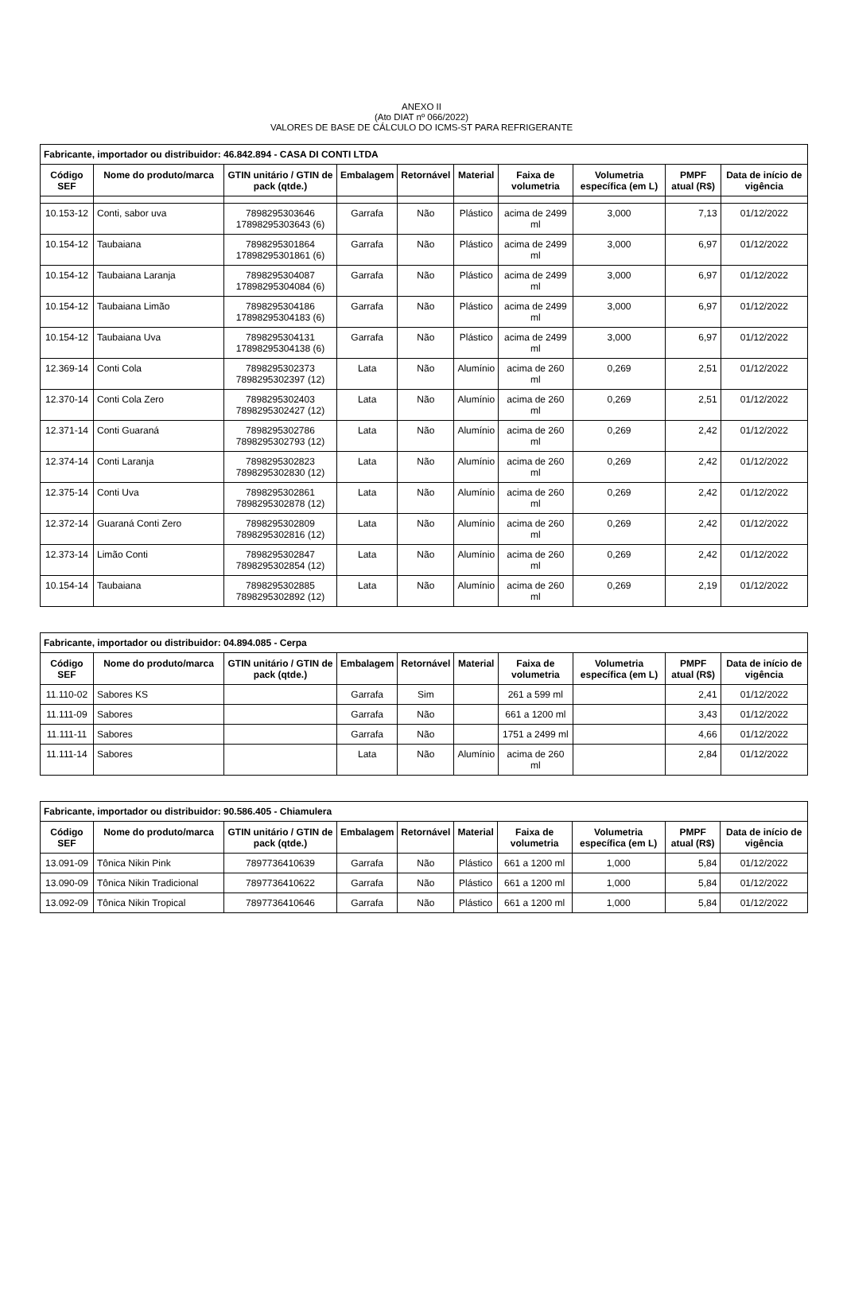ANEXO II
(Ato DIAT nº 066/2022)
VALORES DE BASE DE CÁLCULO DO ICMS-ST PARA REFRIGERANTE
| Fabricante, importador ou distribuidor: 46.842.894 - CASA DI CONTI LTDA | | | | | | | | | |
| Código SEF | Nome do produto/marca | GTIN unitário / GTIN de pack (qtde.) | Embalagem | Retornável | Material | Faixa de volumetria | Volumetria específica (em L) | PMPF atual (R$) | Data de início de vigência |
| 10.153-12 | Conti, sabor uva | 7898295303646 17898295303643 (6) | Garrafa | Não | Plástico | acima de 2499 ml | 3,000 | 7,13 | 01/12/2022 |
| 10.154-12 | Taubaiana | 7898295301864 17898295301861 (6) | Garrafa | Não | Plástico | acima de 2499 ml | 3,000 | 6,97 | 01/12/2022 |
| 10.154-12 | Taubaiana Laranja | 7898295304087 17898295304084 (6) | Garrafa | Não | Plástico | acima de 2499 ml | 3,000 | 6,97 | 01/12/2022 |
| 10.154-12 | Taubaiana Limão | 7898295304186 17898295304183 (6) | Garrafa | Não | Plástico | acima de 2499 ml | 3,000 | 6,97 | 01/12/2022 |
| 10.154-12 | Taubaiana Uva | 7898295304131 17898295304138 (6) | Garrafa | Não | Plástico | acima de 2499 ml | 3,000 | 6,97 | 01/12/2022 |
| 12.369-14 | Conti Cola | 7898295302373 7898295302397 (12) | Lata | Não | Alumínio | acima de 260 ml | 0,269 | 2,51 | 01/12/2022 |
| 12.370-14 | Conti Cola Zero | 7898295302403 7898295302427 (12) | Lata | Não | Alumínio | acima de 260 ml | 0,269 | 2,51 | 01/12/2022 |
| 12.371-14 | Conti Guaraná | 7898295302786 7898295302793 (12) | Lata | Não | Alumínio | acima de 260 ml | 0,269 | 2,42 | 01/12/2022 |
| 12.374-14 | Conti Laranja | 7898295302823 7898295302830 (12) | Lata | Não | Alumínio | acima de 260 ml | 0,269 | 2,42 | 01/12/2022 |
| 12.375-14 | Conti Uva | 7898295302861 7898295302878 (12) | Lata | Não | Alumínio | acima de 260 ml | 0,269 | 2,42 | 01/12/2022 |
| 12.372-14 | Guaraná Conti Zero | 7898295302809 7898295302816 (12) | Lata | Não | Alumínio | acima de 260 ml | 0,269 | 2,42 | 01/12/2022 |
| 12.373-14 | Limão Conti | 7898295302847 7898295302854 (12) | Lata | Não | Alumínio | acima de 260 ml | 0,269 | 2,42 | 01/12/2022 |
| 10.154-14 | Taubaiana | 7898295302885 7898295302892 (12) | Lata | Não | Alumínio | acima de 260 ml | 0,269 | 2,19 | 01/12/2022 |
| Fabricante, importador ou distribuidor: 04.894.085 - Cerpa | | | | | | | | | |
| Código SEF | Nome do produto/marca | GTIN unitário / GTIN de pack (qtde.) | Embalagem | Retornável | Material | Faixa de volumetria | Volumetria específica (em L) | PMPF atual (R$) | Data de início de vigência |
| 11.110-02 | Sabores KS | | Garrafa | Sim | | 261 a 599 ml | | 2,41 | 01/12/2022 |
| 11.111-09 | Sabores | | Garrafa | Não | | 661 a 1200 ml | | 3,43 | 01/12/2022 |
| 11.111-11 | Sabores | | Garrafa | Não | | 1751 a 2499 ml | | 4,66 | 01/12/2022 |
| 11.111-14 | Sabores | | Lata | Não | Alumínio | acima de 260 ml | | 2,84 | 01/12/2022 |
| Fabricante, importador ou distribuidor: 90.586.405 - Chiamulera | | | | | | | | | |
| Código SEF | Nome do produto/marca | GTIN unitário / GTIN de pack (qtde.) | Embalagem | Retornável | Material | Faixa de volumetria | Volumetria específica (em L) | PMPF atual (R$) | Data de início de vigência |
| 13.091-09 | Tônica Nikin Pink | 7897736410639 | Garrafa | Não | Plástico | 661 a 1200 ml | 1,000 | 5,84 | 01/12/2022 |
| 13.090-09 | Tônica Nikin Tradicional | 7897736410622 | Garrafa | Não | Plástico | 661 a 1200 ml | 1,000 | 5,84 | 01/12/2022 |
| 13.092-09 | Tônica Nikin Tropical | 7897736410646 | Garrafa | Não | Plástico | 661 a 1200 ml | 1,000 | 5,84 | 01/12/2022 |